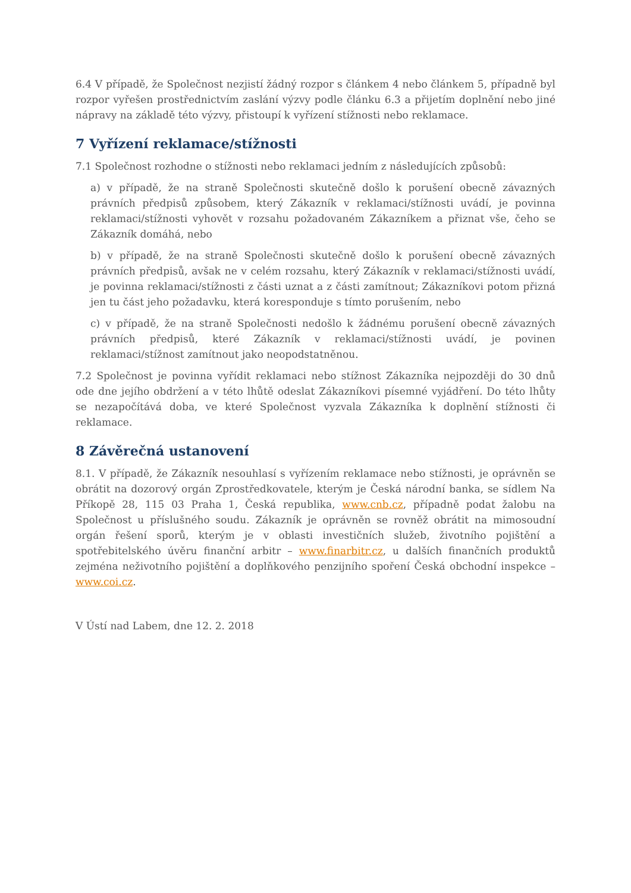6.4 V případě, že Společnost nezjistí žádný rozpor s článkem 4 nebo článkem 5, případně byl rozpor vyřešen prostřednictvím zaslání výzvy podle článku 6.3 a přijetím doplnění nebo jiné nápravy na základě této výzvy, přistoupí k vyřízení stížnosti nebo reklamace.
7 Vyřízení reklamace/stížnosti
7.1 Společnost rozhodne o stížnosti nebo reklamaci jedním z následujících způsobů:
a) v případě, že na straně Společnosti skutečně došlo k porušení obecně závazných právních předpisů způsobem, který Zákazník v reklamaci/stížnosti uvádí, je povinna reklamaci/stížnosti vyhovět v rozsahu požadovaném Zákazníkem a přiznat vše, čeho se Zákazník domáhá, nebo
b) v případě, že na straně Společnosti skutečně došlo k porušení obecně závazných právních předpisů, avšak ne v celém rozsahu, který Zákazník v reklamaci/stížnosti uvádí, je povinna reklamaci/stížnosti z části uznat a z části zamítnout; Zákazníkovi potom přizná jen tu část jeho požadavku, která koresponduje s tímto porušením, nebo
c) v případě, že na straně Společnosti nedošlo k žádnému porušení obecně závazných právních předpisů, které Zákazník v reklamaci/stížnosti uvádí, je povinen reklamaci/stížnost zamítnout jako neopodstatněnou.
7.2 Společnost je povinna vyřídit reklamaci nebo stížnost Zákazníka nejpozději do 30 dnů ode dne jejího obdržení a v této lhůtě odeslat Zákazníkovi písemné vyjádření. Do této lhůty se nezapočítává doba, ve které Společnost vyzvala Zákazníka k doplnění stížnosti či reklamace.
8 Závěrečná ustanovení
8.1. V případě, že Zákazník nesouhlasí s vyřízením reklamace nebo stížnosti, je oprávněn se obrátit na dozorový orgán Zprostředkovatele, kterým je Česká národní banka, se sídlem Na Příkopě 28, 115 03 Praha 1, Česká republika, www.cnb.cz, případně podat žalobu na Společnost u příslušného soudu. Zákazník je oprávněn se rovněž obrátit na mimosoudní orgán řešení sporů, kterým je v oblasti investičních služeb, životního pojištění a spotřebitelského úvěru finanční arbitr – www.finarbitr.cz, u dalších finančních produktů zejména neživotního pojištění a doplňkového penzijního spoření Česká obchodní inspekce – www.coi.cz.
V Ústí nad Labem, dne 12. 2. 2018